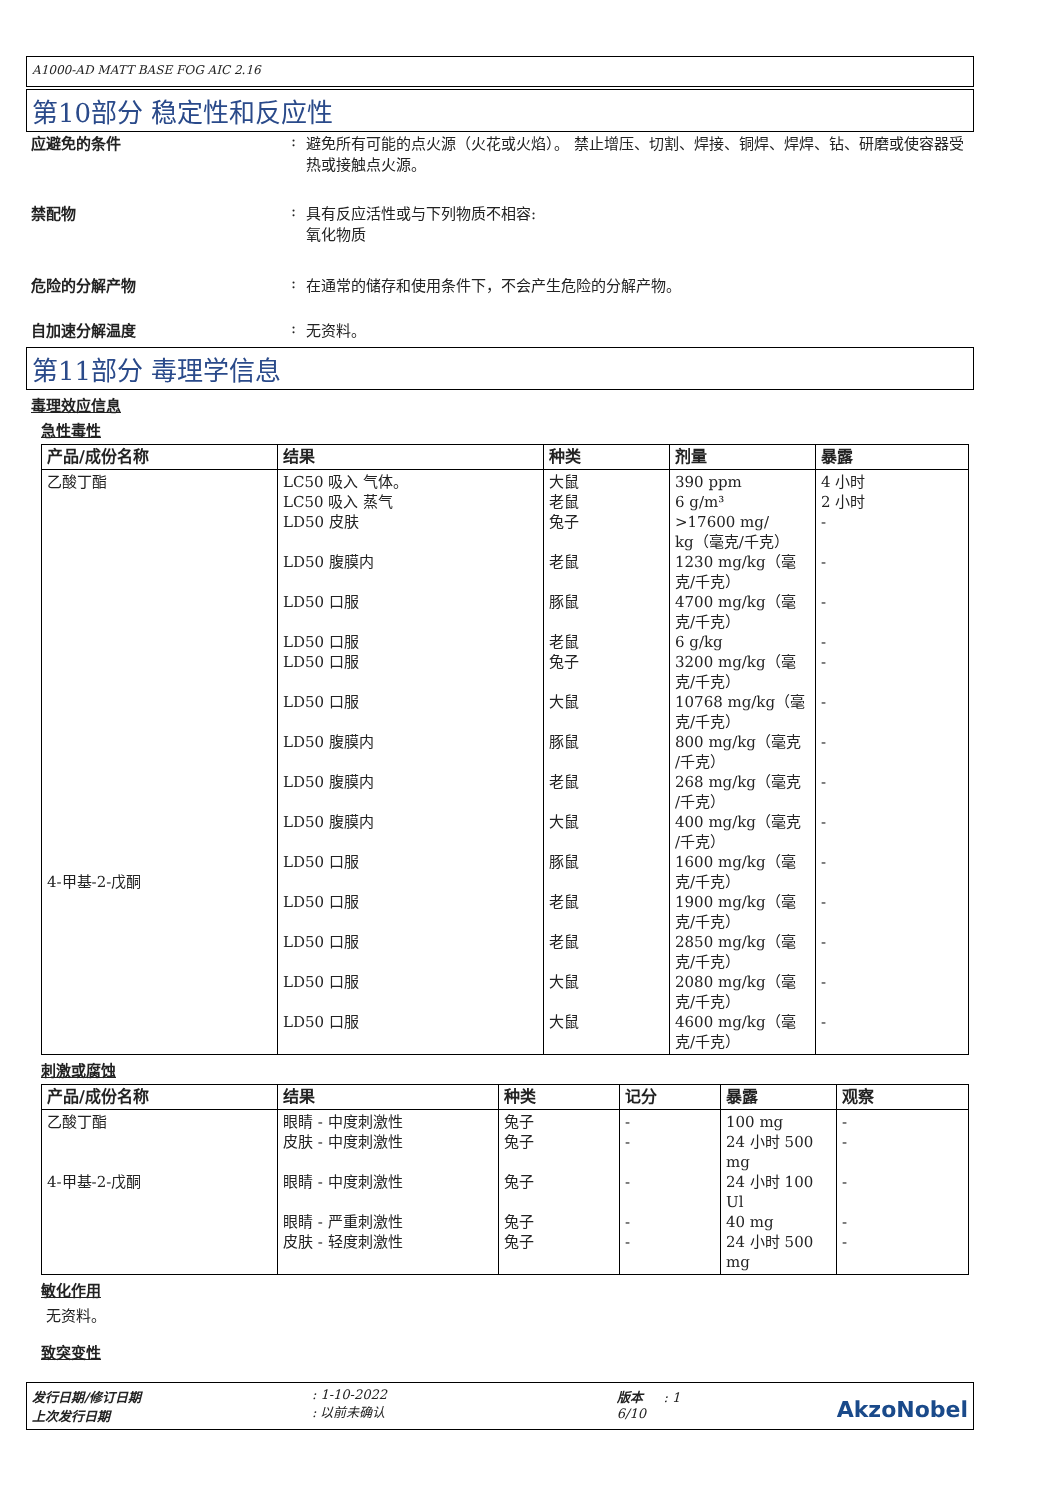A1000-AD MATT BASE FOG AIC 2.16
第10部分 稳定性和反应性
应避免的条件 : 避免所有可能的点火源（火花或火焰）。 禁止增压、切割、焊接、铜焊、焊焊、钻、研磨或使容器受热或接触点火源。
禁配物 : 具有反应活性或与下列物质不相容:
氧化物质
危险的分解产物 : 在通常的储存和使用条件下，不会产生危险的分解产物。
自加速分解温度 : 无资料。
第11部分 毒理学信息
毒理效应信息
急性毒性
| 产品/成份名称 | 结果 | 种类 | 剂量 | 暴露 |
| --- | --- | --- | --- | --- |
| 乙酸丁酯 4-甲基-2-戊酮 | LC50 吸入 气体。 LC50 吸入 蒸气 LD50 皮肤 LD50 腹膜内 LD50 口服 LD50 口服 LD50 口服 LD50 口服 LD50 腹膜内 LD50 腹膜内 LD50 腹膜内 LD50 口服 LD50 口服 LD50 口服 LD50 口服 LD50 口服 | 大鼠 老鼠 兔子 老鼠 豚鼠 老鼠 兔子 大鼠 豚鼠 老鼠 大鼠 豚鼠 老鼠 老鼠 大鼠 大鼠 | 390 ppm 6 g/m³ >17600 mg/ kg（毫克/千克） 1230 mg/kg（毫 克/千克） 4700 mg/kg（毫 克/千克） 6 g/kg 3200 mg/kg（毫 克/千克） 10768 mg/kg（毫 克/千克） 800 mg/kg（毫克 /千克） 268 mg/kg（毫克 /千克） 400 mg/kg（毫克 /千克） 1600 mg/kg（毫 克/千克） 1900 mg/kg（毫 克/千克） 2850 mg/kg（毫 克/千克） 2080 mg/kg（毫 克/千克） 4600 mg/kg（毫 克/千克） | 4 小时 2 小时 - - - - - - - - - - - - - - |
刺激或腐蚀
| 产品/成份名称 | 结果 | 种类 | 记分 | 暴露 | 观察 |
| --- | --- | --- | --- | --- | --- |
| 乙酸丁酯 4-甲基-2-戊酮 | 眼睛 - 中度刺激性 皮肤 - 中度刺激性 眼睛 - 中度刺激性 眼睛 - 严重刺激性 皮肤 - 轻度刺激性 | 兔子 兔子 兔子 兔子 兔子 | - - - - - | 100 mg 24 小时 500 mg 24 小时 100 Ul 40 mg 24 小时 500 mg | - - - - - |
敏化作用
无资料。
致突变性
发行日期/修订日期
上次发行日期
: 1-10-2022
: 以前未确认
版本 : 1
6/10
AkzoNobel